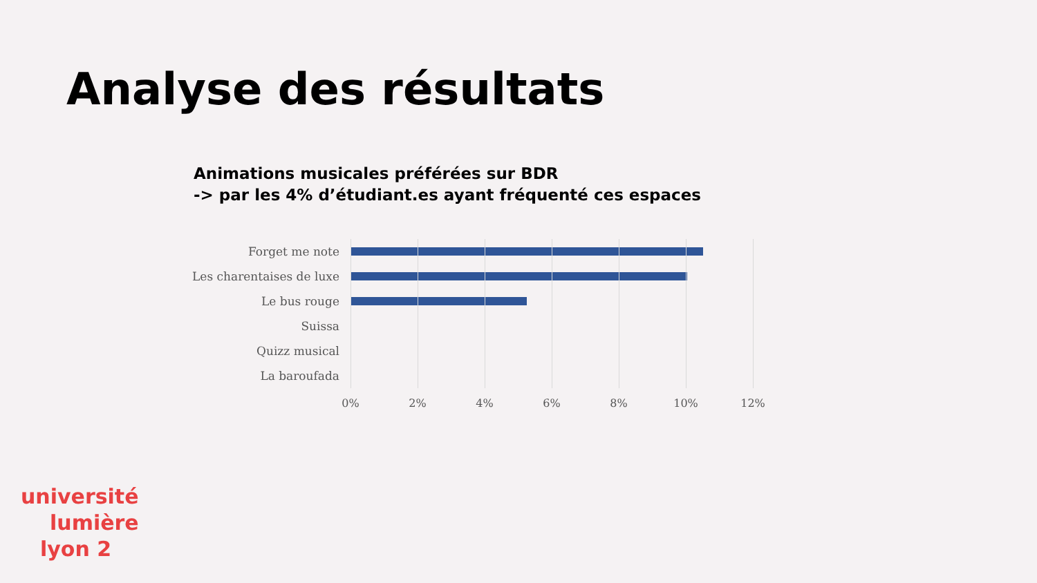Analyse des résultats
Animations musicales préférées sur BDR
-> par les 4% d’étudiant.es ayant fréquenté ces espaces
Forget me note
Les charentaises de luxe
Le bus rouge
Suissa
Quizz musical
La baroufada
0% 2% 4% 6% 8% 10% 12%
université
lumière
lyon 2